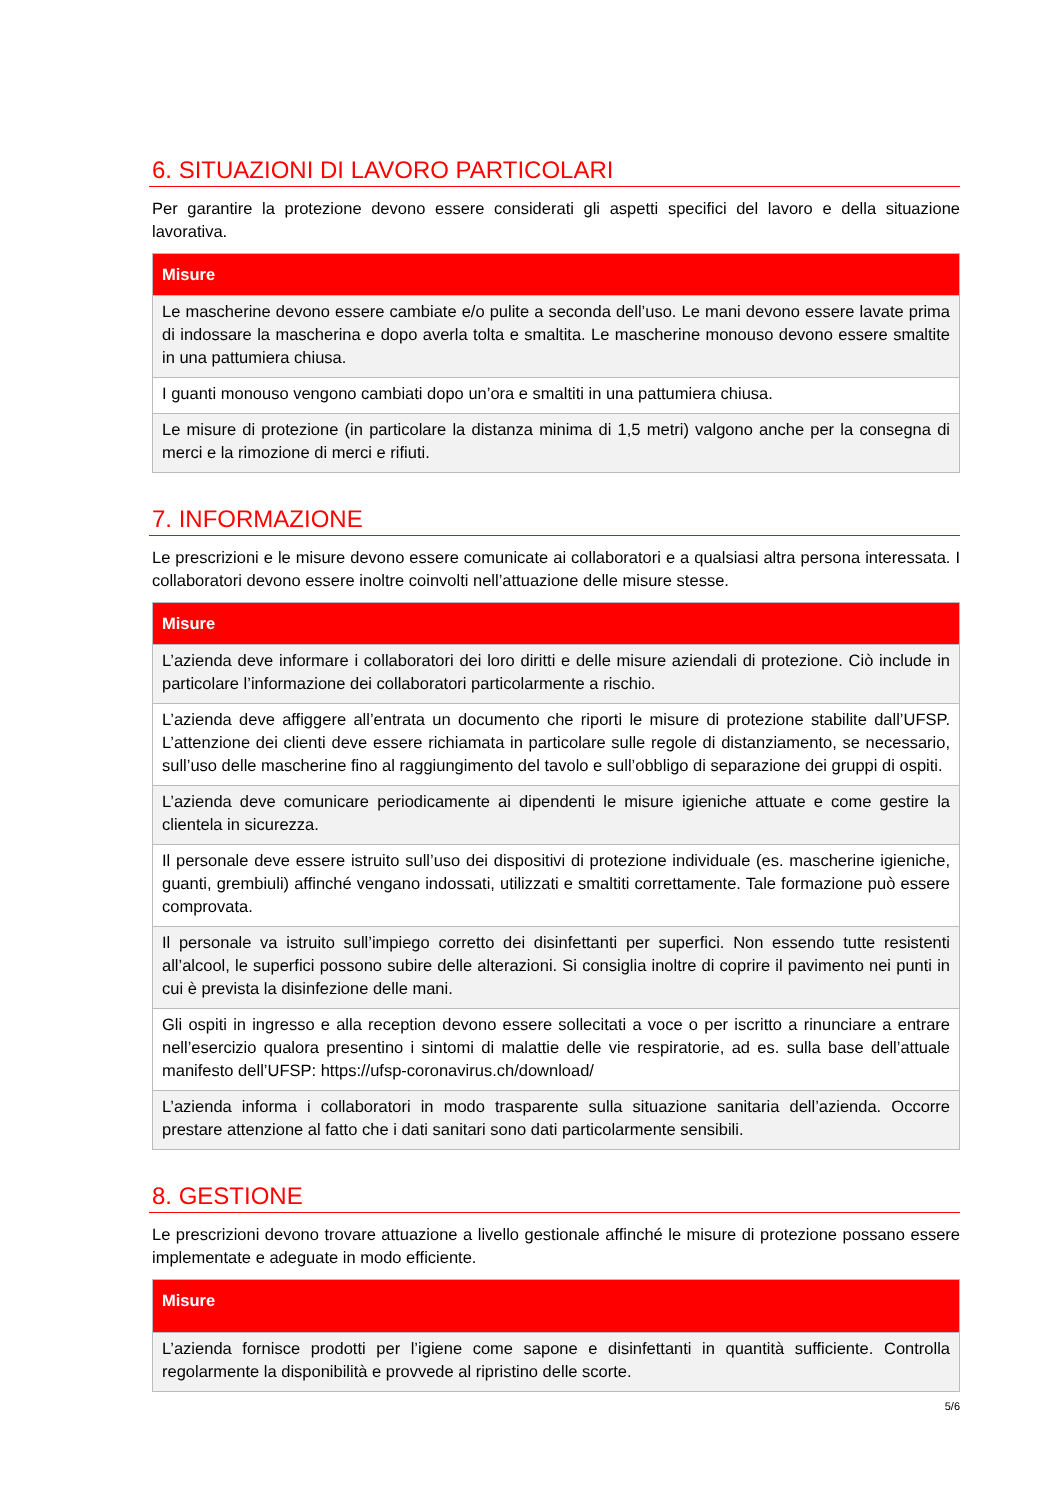6. SITUAZIONI DI LAVORO PARTICOLARI
Per garantire la protezione devono essere considerati gli aspetti specifici del lavoro e della situazione lavorativa.
| Misure |
| --- |
| Le mascherine devono essere cambiate e/o pulite a seconda dell’uso. Le mani devono essere lavate prima di indossare la mascherina e dopo averla tolta e smaltita. Le mascherine monouso devono essere smaltite in una pattumiera chiusa. |
| I guanti monouso vengono cambiati dopo un’ora e smaltiti in una pattumiera chiusa. |
| Le misure di protezione (in particolare la distanza minima di 1,5 metri) valgono anche per la consegna di merci e la rimozione di merci e rifiuti. |
7. INFORMAZIONE
Le prescrizioni e le misure devono essere comunicate ai collaboratori e a qualsiasi altra persona interessata. I collaboratori devono essere inoltre coinvolti nell’attuazione delle misure stesse.
| Misure |
| --- |
| L’azienda deve informare i collaboratori dei loro diritti e delle misure aziendali di protezione. Ciò include in particolare l’informazione dei collaboratori particolarmente a rischio. |
| L’azienda deve affiggere all’entrata un documento che riporti le misure di protezione stabilite dall’UFSP. L’attenzione dei clienti deve essere richiamata in particolare sulle regole di distanziamento, se necessario, sull’uso delle mascherine fino al raggiungimento del tavolo e sull’obbligo di separazione dei gruppi di ospiti. |
| L’azienda deve comunicare periodicamente ai dipendenti le misure igieniche attuate e come gestire la clientela in sicurezza. |
| Il personale deve essere istruito sull’uso dei dispositivi di protezione individuale (es. mascherine igieniche, guanti, grembiuli) affinché vengano indossati, utilizzati e smaltiti correttamente. Tale formazione può essere comprovata. |
| Il personale va istruito sull’impiego corretto dei disinfettanti per superfici. Non essendo tutte resistenti all’alcool, le superfici possono subire delle alterazioni. Si consiglia inoltre di coprire il pavimento nei punti in cui è prevista la disinfezione delle mani. |
| Gli ospiti in ingresso e alla reception devono essere sollecitati a voce o per iscritto a rinunciare a entrare nell’esercizio qualora presentino i sintomi di malattie delle vie respiratorie, ad es. sulla base dell’attuale manifesto dell’UFSP: https://ufsp-coronavirus.ch/download/ |
| L’azienda informa i collaboratori in modo trasparente sulla situazione sanitaria dell’azienda. Occorre prestare attenzione al fatto che i dati sanitari sono dati particolarmente sensibili. |
8. GESTIONE
Le prescrizioni devono trovare attuazione a livello gestionale affinché le misure di protezione possano essere implementate e adeguate in modo efficiente.
| Misure |
| --- |
| L’azienda fornisce prodotti per l’igiene come sapone e disinfettanti in quantità sufficiente. Controlla regolarmente la disponibilità e provvede al ripristino delle scorte. |
5/6